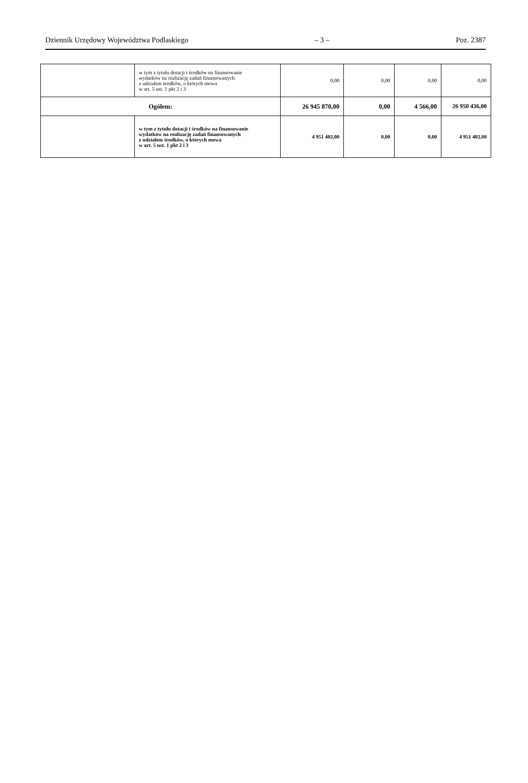Dziennik Urzędowy Województwa Podlaskiego – 3 – Poz. 2387
| | w tym z tytułu dotacji i środków na finansowanie wydatków na realizację zadań finansowanych z udziałem środków, o których mowa w art. 5 ust. 1 pkt 2 i 3 | 0,00 | 0,00 | 0,00 | 0,00 |
| Ogółem: | | 26 945 870,00 | 0,00 | 4 566,00 | 26 950 436,00 |
| | w tym z tytułu dotacji i środków na finansowanie wydatków na realizację zadań finansowanych z udziałem środków, o których mowa w art. 5 ust. 1 pkt 2 i 3 | 4 951 402,00 | 0,00 | 0,00 | 4 951 402,00 |